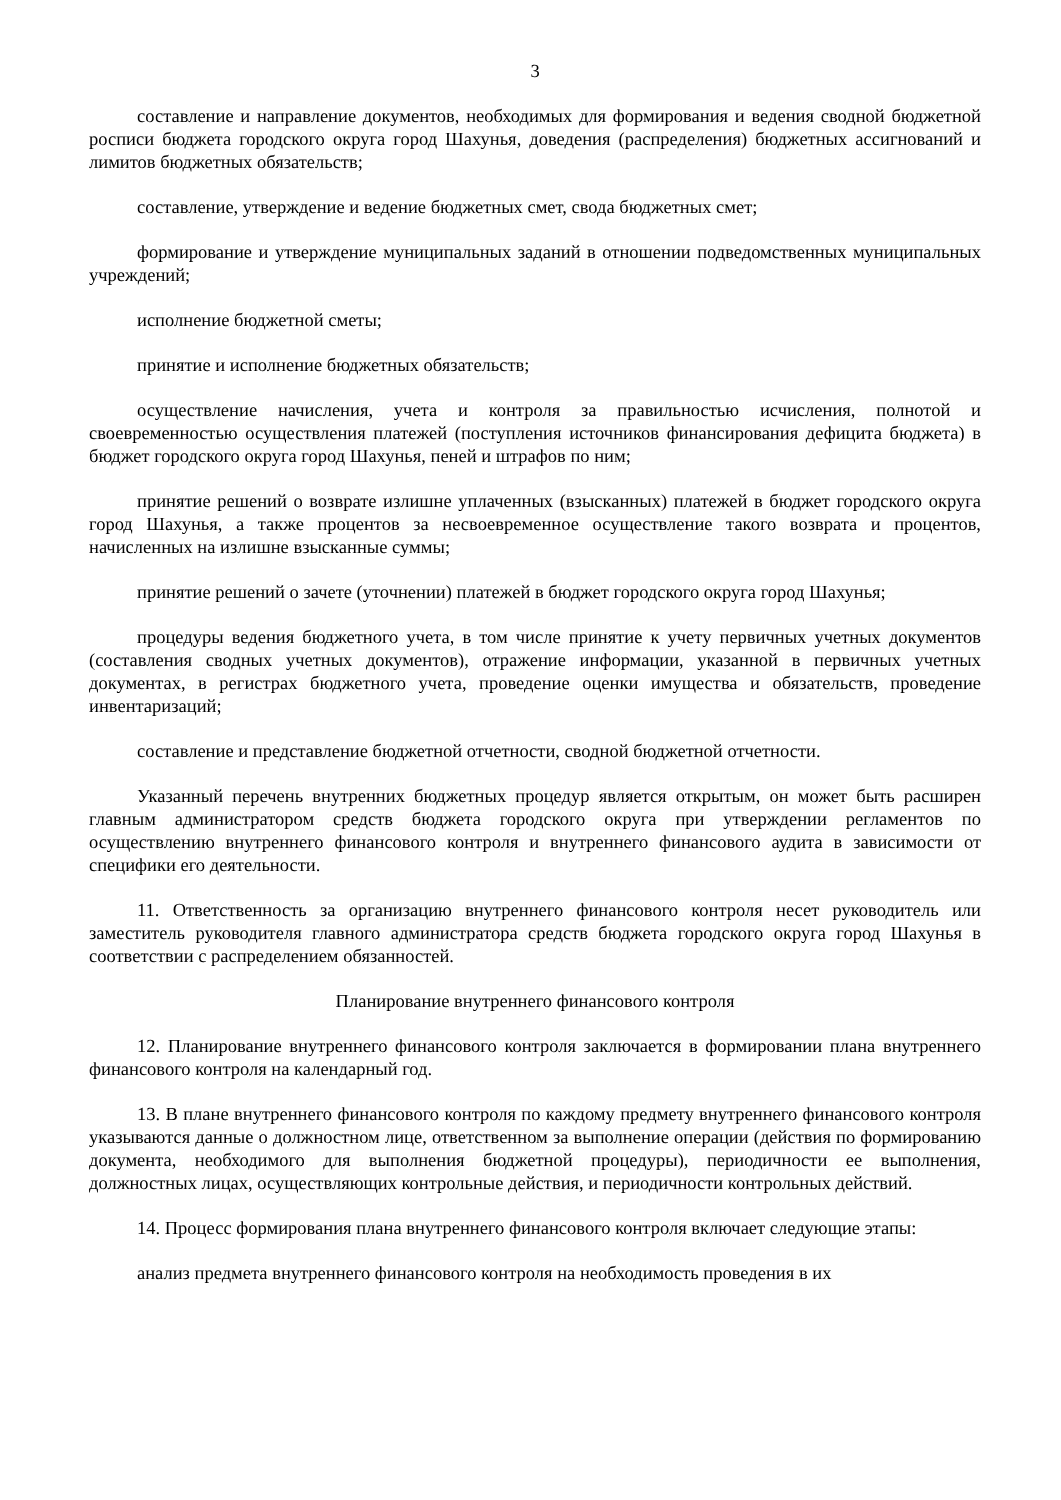3
составление и направление документов, необходимых для формирования и ведения сводной бюджетной росписи бюджета городского округа город Шахунья, доведения (распределения) бюджетных ассигнований и лимитов бюджетных обязательств;
составление, утверждение и ведение бюджетных смет, свода бюджетных смет;
формирование и утверждение муниципальных заданий в отношении подведомственных муниципальных учреждений;
исполнение бюджетной сметы;
принятие и исполнение бюджетных обязательств;
осуществление начисления, учета и контроля за правильностью исчисления, полнотой и своевременностью осуществления платежей (поступления источников финансирования дефицита бюджета) в бюджет городского округа город Шахунья, пеней и штрафов по ним;
принятие решений о возврате излишне уплаченных (взысканных) платежей в бюджет городского округа город Шахунья, а также процентов за несвоевременное осуществление такого возврата и процентов, начисленных на излишне взысканные суммы;
принятие решений о зачете (уточнении) платежей в бюджет городского округа город Шахунья;
процедуры ведения бюджетного учета, в том числе принятие к учету первичных учетных документов (составления сводных учетных документов), отражение информации, указанной в первичных учетных документах, в регистрах бюджетного учета, проведение оценки имущества и обязательств, проведение инвентаризаций;
составление и представление бюджетной отчетности, сводной бюджетной отчетности.
Указанный перечень внутренних бюджетных процедур является открытым, он может быть расширен главным администратором средств бюджета городского округа при утверждении регламентов по осуществлению внутреннего финансового контроля и внутреннего финансового аудита в зависимости от специфики его деятельности.
11. Ответственность за организацию внутреннего финансового контроля несет руководитель или заместитель руководителя главного администратора средств бюджета городского округа город Шахунья в соответствии с распределением обязанностей.
Планирование внутреннего финансового контроля
12. Планирование внутреннего финансового контроля заключается в формировании плана внутреннего финансового контроля на календарный год.
13. В плане внутреннего финансового контроля по каждому предмету внутреннего финансового контроля указываются данные о должностном лице, ответственном за выполнение операции (действия по формированию документа, необходимого для выполнения бюджетной процедуры), периодичности ее выполнения, должностных лицах, осуществляющих контрольные действия, и периодичности контрольных действий.
14. Процесс формирования плана внутреннего финансового контроля включает следующие этапы:
анализ предмета внутреннего финансового контроля на необходимость проведения в их